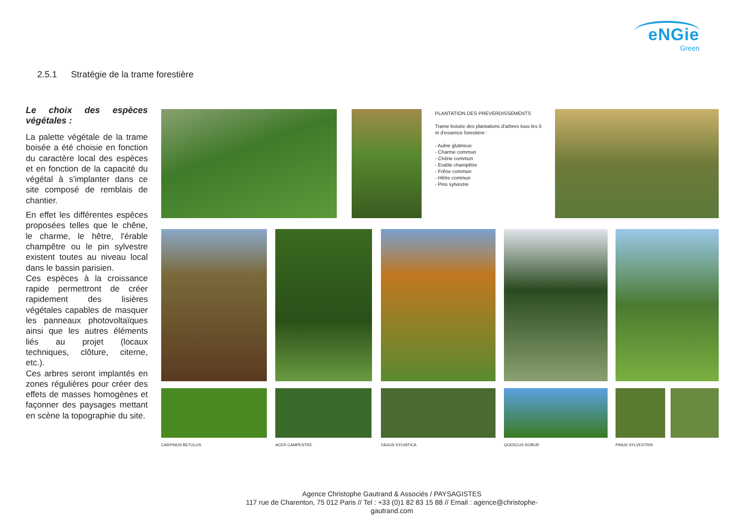eNGie
Green
2.5.1 Stratégie de la trame forestière
Le choix des espèces végétales :
La palette végétale de la trame boisée a été choisie en fonction du caractère local des espèces et en fonction de la capacité du végétal à s'implanter dans ce site composé de remblais de chantier.
En effet les différentes espèces proposées telles que le chêne, le charme, le hêtre, l'érable champêtre ou le pin sylvestre existent toutes au niveau local dans le bassin parisien.
Ces espèces à la croissance rapide permettront de créer rapidement des lisières végétales capables de masquer les panneaux photovoltaïques ainsi que les autres éléments liés au projet (locaux techniques, clôture, citerne, etc.).
Ces arbres seront implantés en zones régulières pour créer des effets de masses homogènes et façonner des paysages mettant en scène la topographie du site.
PLANTATION DES PREVERDISSEMENTS
Trame boisée des plantations d'arbres tous les 5 m d'essence forestière :
- Aulne glutineux
- Charme commun
- Chêne commun
- Erable champêtre
- Frêne commun
- Hêtre commun
- Pins sylvestre
CARPINUS BETULUS ACER CAMPESTRE FAGUS SYLVATICA QUERCUS ROBUR PINUS SYLVESTRIS
Agence Christophe Gautrand & Associés / PAYSAGISTES
117 rue de Charenton, 75 012 Paris // Tel : +33 (0)1 82 83 15 88 // Email : agence@christophe-gautrand.com